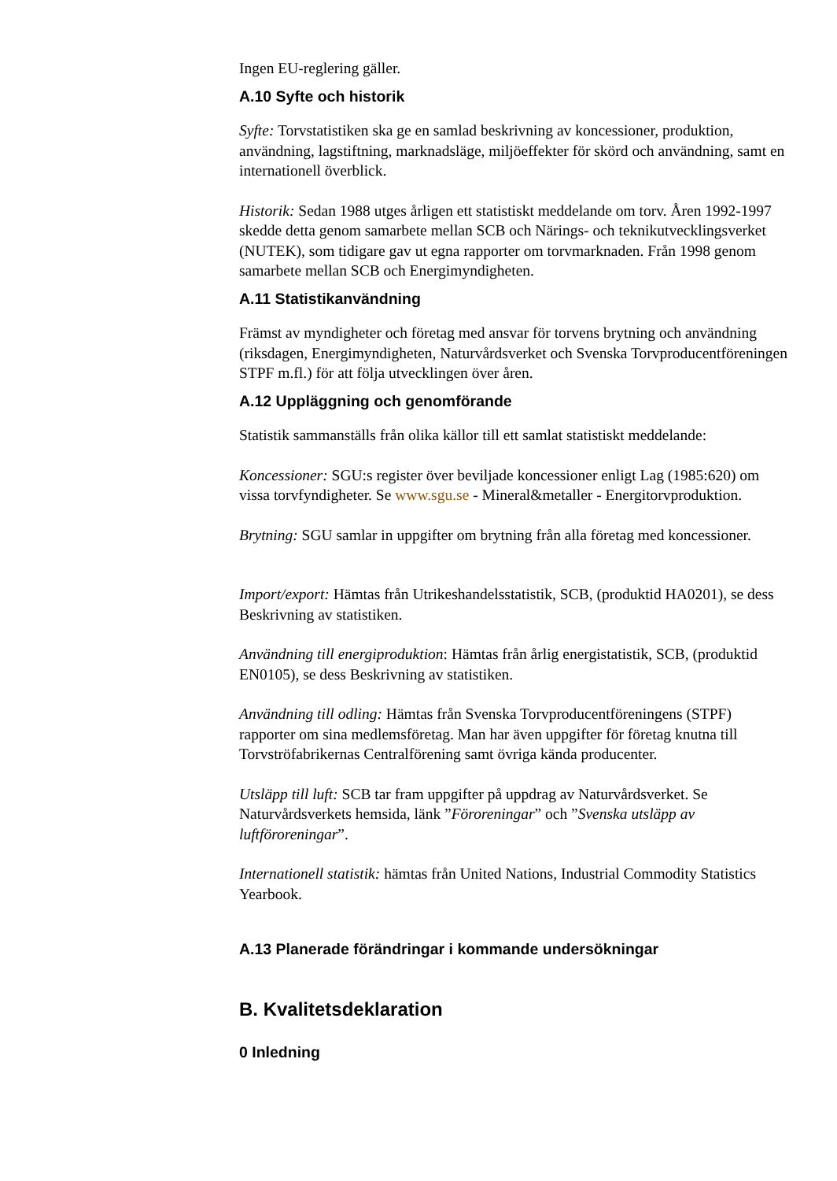Ingen EU-reglering gäller.
A.10 Syfte och historik
Syfte: Torvstatistiken ska ge en samlad beskrivning av koncessioner, produktion, användning, lagstiftning, marknadsläge, miljöeffekter för skörd och användning, samt en internationell överblick.
Historik: Sedan 1988 utges årligen ett statistiskt meddelande om torv. Åren 1992-1997 skedde detta genom samarbete mellan SCB och Närings- och teknikutvecklingsverket (NUTEK), som tidigare gav ut egna rapporter om torvmarknaden. Från 1998 genom samarbete mellan SCB och Energimyndigheten.
A.11 Statistikanvändning
Främst av myndigheter och företag med ansvar för torvens brytning och användning (riksdagen, Energimyndigheten, Naturvårdsverket och Svenska Torvproducentföreningen STPF m.fl.) för att följa utvecklingen över åren.
A.12 Uppläggning och genomförande
Statistik sammanställs från olika källor till ett samlat statistiskt meddelande:
Koncessioner: SGU:s register över beviljade koncessioner enligt Lag (1985:620) om vissa torvfyndigheter. Se www.sgu.se - Mineral&metaller - Energitorvproduktion.
Brytning: SGU samlar in uppgifter om brytning från alla företag med koncessioner.
Import/export: Hämtas från Utrikeshandelsstatistik, SCB, (produktid HA0201), se dess Beskrivning av statistiken.
Användning till energiproduktion: Hämtas från årlig energistatistik, SCB, (produktid EN0105), se dess Beskrivning av statistiken.
Användning till odling: Hämtas från Svenska Torvproducentföreningens (STPF) rapporter om sina medlemsföretag. Man har även uppgifter för företag knutna till Torvströfabrikernas Centralförening samt övriga kända producenter.
Utsläpp till luft: SCB tar fram uppgifter på uppdrag av Naturvårdsverket. Se Naturvårdsverkets hemsida, länk ”Föroreningar” och ”Svenska utsläpp av luftföroreningar”.
Internationell statistik: hämtas från United Nations, Industrial Commodity Statistics Yearbook.
A.13 Planerade förändringar i kommande undersökningar
B. Kvalitetsdeklaration
0 Inledning